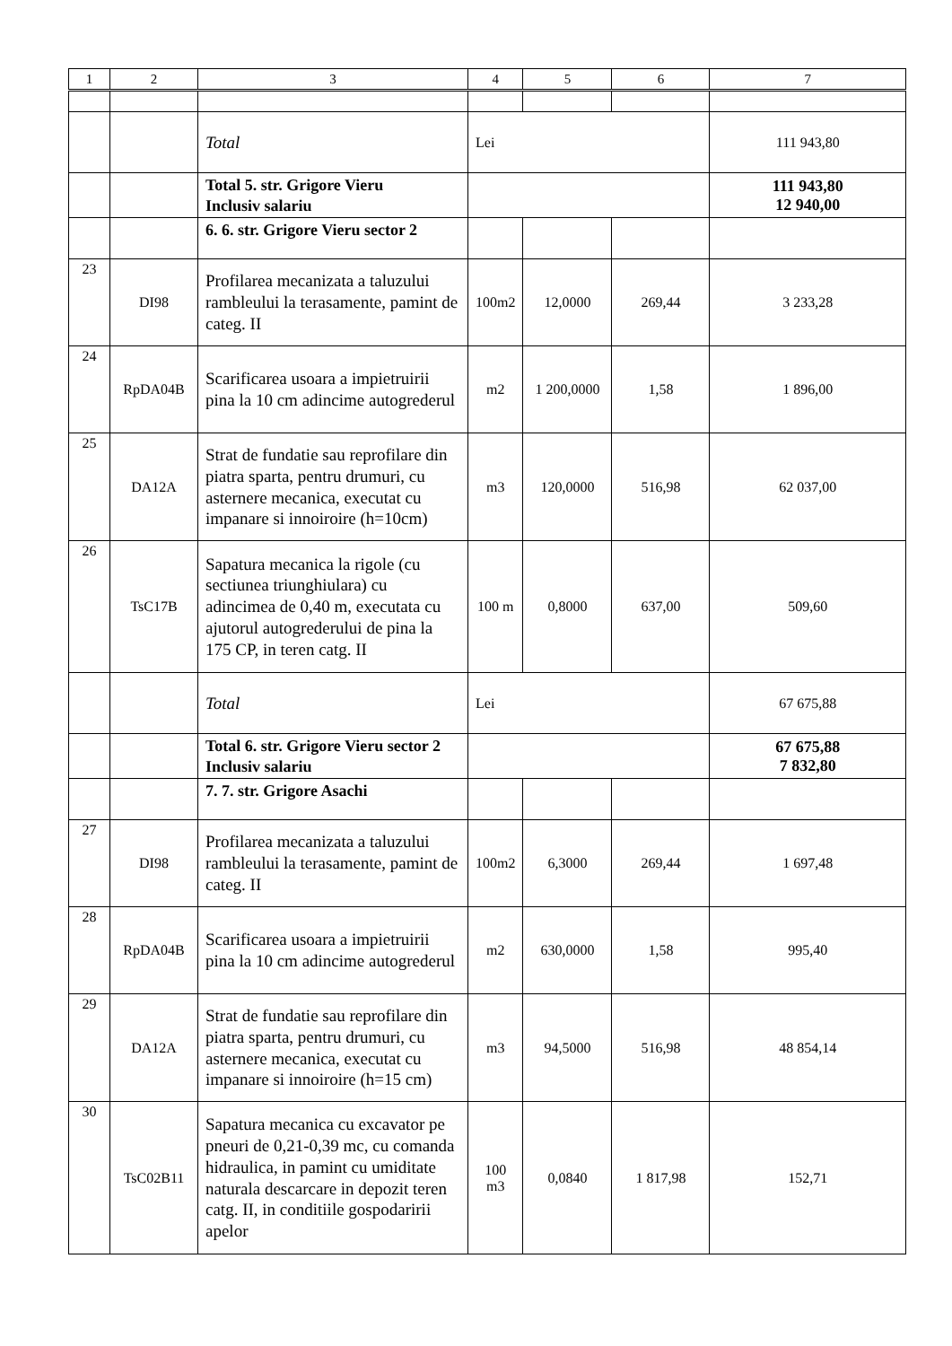| 1 | 2 | 3 | 4 | 5 | 6 | 7 |
| --- | --- | --- | --- | --- | --- | --- |
| | | Total | Lei | | | 111 943,80 |
| | | Total 5. str. Grigore Vieru Inclusiv salariu | | | | 111 943,80 12 940,00 |
| | | 6. 6. str. Grigore Vieru sector 2 | | | | |
| 23 | DI98 | Profilarea mecanizata a taluzului rambleului la terasamente, pamint de categ. II | 100m2 | 12,0000 | 269,44 | 3 233,28 |
| 24 | RpDA04B | Scarificarea usoara a impietruirii pina la 10 cm adincime autogrederul | m2 | 1 200,0000 | 1,58 | 1 896,00 |
| 25 | DA12A | Strat de fundatie sau reprofilare din piatra sparta, pentru drumuri, cu asternere mecanica, executat cu impanare si innoiroire (h=10cm) | m3 | 120,0000 | 516,98 | 62 037,00 |
| 26 | TsC17B | Sapatura mecanica la rigole (cu sectiunea triunghiulara) cu adincimea de 0,40 m, executata cu ajutorul autogrederului de pina la 175 CP, in teren catg. II | 100 m | 0,8000 | 637,00 | 509,60 |
| | | Total | Lei | | | 67 675,88 |
| | | Total 6. str. Grigore Vieru sector 2 Inclusiv salariu | | | | 67 675,88 7 832,80 |
| | | 7. 7. str. Grigore Asachi | | | | |
| 27 | DI98 | Profilarea mecanizata a taluzului rambleului la terasamente, pamint de categ. II | 100m2 | 6,3000 | 269,44 | 1 697,48 |
| 28 | RpDA04B | Scarificarea usoara a impietruirii pina la 10 cm adincime autogrederul | m2 | 630,0000 | 1,58 | 995,40 |
| 29 | DA12A | Strat de fundatie sau reprofilare din piatra sparta, pentru drumuri, cu asternere mecanica, executat cu impanare si innoiroire (h=15 cm) | m3 | 94,5000 | 516,98 | 48 854,14 |
| 30 | TsC02B11 | Sapatura mecanica cu excavator pe pneuri de 0,21-0,39 mc, cu comanda hidraulica, in pamint cu umiditate naturala descarcare in depozit teren catg. II, in conditiile gospodaririi apelor | 100 m3 | 0,0840 | 1 817,98 | 152,71 |